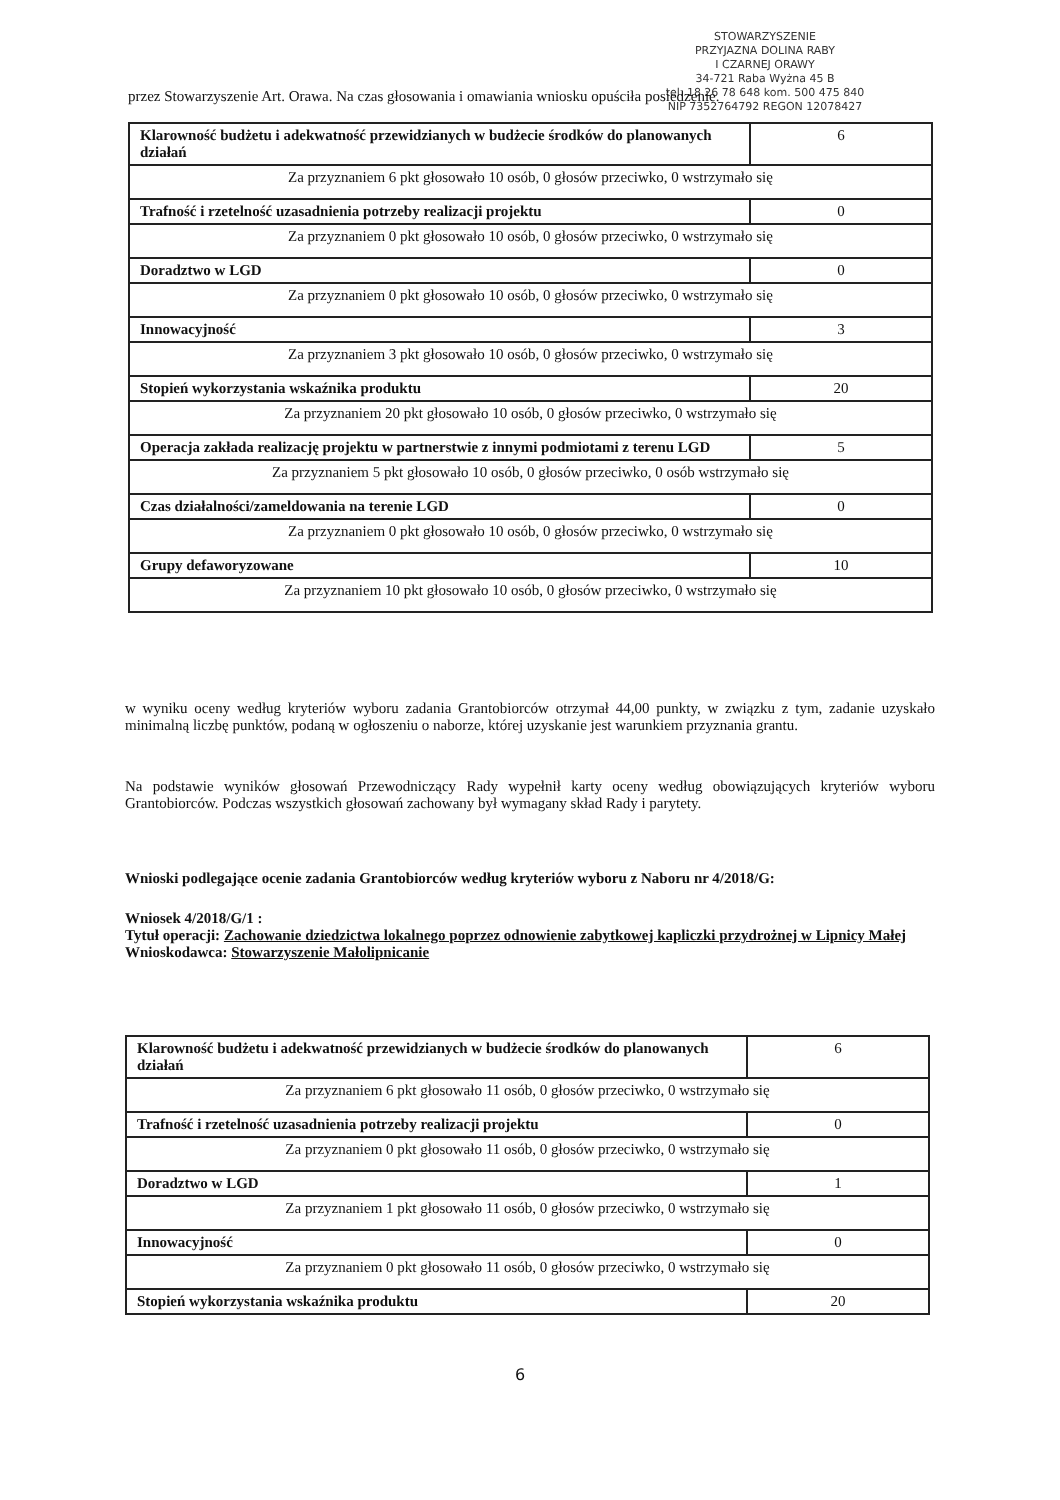STOWARZYSZENIE
PRZYJAZNA DOLINA RABY
I CZARNEJ ORAWY
34-721 Raba Wyżna 45 B
tel. 18 26 78 648 kom. 500 475 840
NIP 7352764792 REGON 12078427
przez Stowarzyszenie Art. Orawa. Na czas głosowania i omawiania wniosku opuściła posiedzenie.
| Klarowność budżetu i adekwatność przewidzianych w budżecie środków do planowanych działań | 6 |
| Za przyznaniem 6 pkt głosowało 10 osób, 0 głosów przeciwko, 0 wstrzymało się | |
| Trafność i rzetelność uzasadnienia potrzeby realizacji projektu | 0 |
| Za przyznaniem 0 pkt głosowało 10 osób, 0 głosów przeciwko, 0 wstrzymało się | |
| Doradztwo w LGD | 0 |
| Za przyznaniem 0 pkt głosowało 10 osób, 0 głosów przeciwko, 0 wstrzymało się | |
| Innowacyjność | 3 |
| Za przyznaniem 3 pkt głosowało 10 osób, 0 głosów przeciwko, 0 wstrzymało się | |
| Stopień wykorzystania wskaźnika produktu | 20 |
| Za przyznaniem 20 pkt głosowało 10 osób, 0 głosów przeciwko, 0 wstrzymało się | |
| Operacja zakłada realizację projektu w partnerstwie z innymi podmiotami z terenu LGD | 5 |
| Za przyznaniem 5 pkt głosowało 10 osób, 0 głosów przeciwko, 0 osób wstrzymało się | |
| Czas działalności/zameldowania na terenie LGD | 0 |
| Za przyznaniem 0 pkt głosowało 10 osób, 0 głosów przeciwko, 0 wstrzymało się | |
| Grupy defaworyzowane | 10 |
| Za przyznaniem 10 pkt głosowało 10 osób, 0 głosów przeciwko, 0 wstrzymało się | |
w wyniku oceny według kryteriów wyboru zadania Grantobiorców otrzymał 44,00 punkty, w związku z tym, zadanie uzyskało minimalną liczbę punktów, podaną w ogłoszeniu o naborze, której uzyskanie jest warunkiem przyznania grantu.
Na podstawie wyników głosowań Przewodniczący Rady wypełnił karty oceny według obowiązujących kryteriów wyboru Grantobiorców. Podczas wszystkich głosowań zachowany był wymagany skład Rady i parytety.
Wnioski podlegające ocenie zadania Grantobiorców według kryteriów wyboru z Naboru nr 4/2018/G:
Wniosek 4/2018/G/1 :
Tytuł operacji: Zachowanie dziedzictwa lokalnego poprzez odnowienie zabytkowej kapliczki przydrożnej w Lipnicy Małej
Wnioskodawca: Stowarzyszenie Małolipnicanie
| Klarowność budżetu i adekwatność przewidzianych w budżecie środków do planowanych działań | 6 |
| Za przyznaniem 6 pkt głosowało 11 osób, 0 głosów przeciwko, 0 wstrzymało się | |
| Trafność i rzetelność uzasadnienia potrzeby realizacji projektu | 0 |
| Za przyznaniem 0 pkt głosowało 11 osób, 0 głosów przeciwko, 0 wstrzymało się | |
| Doradztwo w LGD | 1 |
| Za przyznaniem 1 pkt głosowało 11 osób, 0 głosów przeciwko, 0 wstrzymało się | |
| Innowacyjność | 0 |
| Za przyznaniem 0 pkt głosowało 11 osób, 0 głosów przeciwko, 0 wstrzymało się | |
| Stopień wykorzystania wskaźnika produktu | 20 |
6